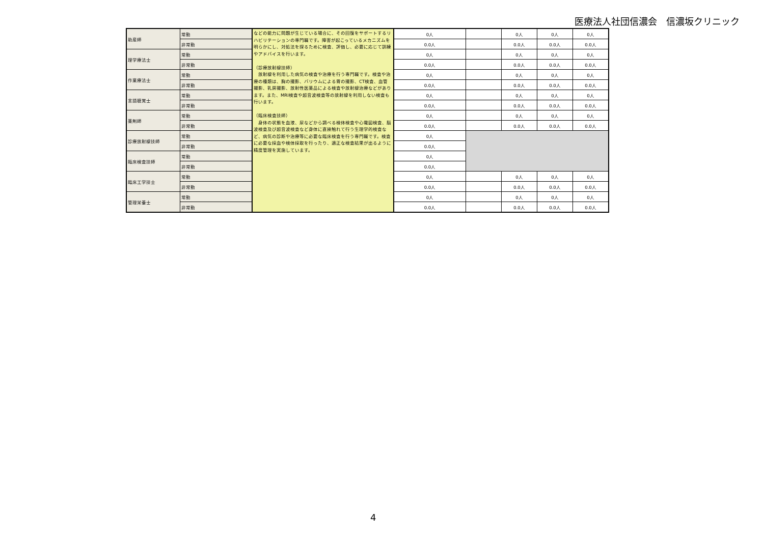医療法人社団信濃会　信濃坂クリニック
| 助産師 | 常勤 | などの能力に問題が生じている場合に、その回復をサポートするリハビリテーションの専門職です。障害が起こっているメカニズムを明らかにし、対処法を探るために検査、評価し、必要に応じて訓練やアドバイスを行います。 （診療放射線技師） 放射線を利用した病気の検査や治療を行う専門職です。検査や治療の種類は、胸の撮影、バリウムによる胃の撮影、CT検査、血管撮影、乳房撮影、放射性医薬品による検査や放射線治療などがあります。また、MRI検査や超音波検査等の放射線を利用しない検査も行います。 （臨床検査技師） 身体の状態を血液、尿などから調べる検体検査や心電図検査、脳波検査及び超音波検査など身体に直接触れて行う生理学的検査など、病気の診断や治療等に必要な臨床検査を行う専門職です。検査に必要な採血や検体採取を行ったり、適正な検査結果が出るように精度管理を実施しています。 | 0人 | | 0人 | 0人 | 0人 |
| | 非常勤 | | 0.0人 | | 0.0人 | 0.0人 | 0.0人 |
| 理学療法士 | 常勤 | | 0人 | | 0人 | 0人 | 0人 |
| | 非常勤 | | 0.0人 | | 0.0人 | 0.0人 | 0.0人 |
| 作業療法士 | 常勤 | | 0人 | | 0人 | 0人 | 0人 |
| | 非常勤 | | 0.0人 | | 0.0人 | 0.0人 | 0.0人 |
| 言語聴覚士 | 常勤 | | 0人 | | 0人 | 0人 | 0人 |
| | 非常勤 | | 0.0人 | | 0.0人 | 0.0人 | 0.0人 |
| 薬剤師 | 常勤 | | 0人 | | 0人 | 0人 | 0人 |
| | 非常勤 | | 0.0人 | | 0.0人 | 0.0人 | 0.0人 |
| 診療放射線技師 | 常勤 | | 0人 | | | | |
| | 非常勤 | | 0.0人 | | | | |
| 臨床検査技師 | 常勤 | | 0人 | | | | |
| | 非常勤 | | 0.0人 | | | | |
| 臨床工学技士 | 常勤 | | 0人 | | 0人 | 0人 | 0人 |
| | 非常勤 | | 0.0人 | | 0.0人 | 0.0人 | 0.0人 |
| 管理栄養士 | 常勤 | | 0人 | | 0人 | 0人 | 0人 |
| | 非常勤 | | 0.0人 | | 0.0人 | 0.0人 | 0.0人 |
4